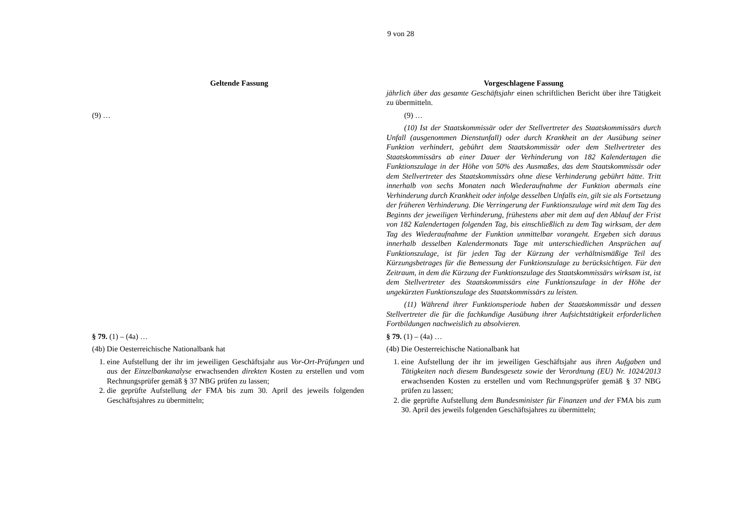9 von 28
| Geltende Fassung | Vorgeschlagene Fassung |
| --- | --- |
| | jährlich über das gesamte Geschäftsjahr einen schriftlichen Bericht über ihre Tätigkeit zu übermitteln. |
| (9) … | (9) … (10) Ist der Staatskommissär oder der Stellvertreter des Staatskommissärs durch Unfall (ausgenommen Dienstunfall) oder durch Krankheit an der Ausübung seiner Funktion verhindert, gebührt dem Staatskommissär oder dem Stellvertreter des Staatskommissärs ab einer Dauer der Verhinderung von 182 Kalendertagen die Funktionszulage in der Höhe von 50% des Ausmaßes, das dem Staatskommissär oder dem Stellvertreter des Staatskommissärs ohne diese Verhinderung gebührt hätte. Tritt innerhalb von sechs Monaten nach Wiederaufnahme der Funktion abermals eine Verhinderung durch Krankheit oder infolge desselben Unfalls ein, gilt sie als Fortsetzung der früheren Verhinderung. Die Verringerung der Funktionszulage wird mit dem Tag des Beginns der jeweiligen Verhinderung, frühestens aber mit dem auf den Ablauf der Frist von 182 Kalendertagen folgenden Tag, bis einschließlich zu dem Tag wirksam, der dem Tag des Wiederaufnahme der Funktion unmittelbar vorangeht. Ergeben sich daraus innerhalb desselben Kalendermonats Tage mit unterschiedlichen Ansprüchen auf Funktionszulage, ist für jeden Tag der Kürzung der verhältnismäßige Teil des Kürzungsbetrages für die Bemessung der Funktionszulage zu berücksichtigen. Für den Zeitraum, in dem die Kürzung der Funktionszulage des Staatskommissärs wirksam ist, ist dem Stellvertreter des Staatskommissärs eine Funktionszulage in der Höhe der ungekürzten Funktionszulage des Staatskommissärs zu leisten. (11) Während ihrer Funktionsperiode haben der Staatskommissär und dessen Stellvertreter die für die fachkundige Ausübung ihrer Aufsichtstätigkeit erforderlichen Fortbildungen nachweislich zu absolvieren. |
| § 79. (1) – (4a) … (4b) Die Oesterreichische Nationalbank hat 1. eine Aufstellung der ihr im jeweiligen Geschäftsjahr aus Vor-Ort-Prüfungen und aus der Einzelbankanalyse erwachsenden direkten Kosten zu erstellen und vom Rechnungsprüfer gemäß § 37 NBG prüfen zu lassen; 2. die geprüfte Aufstellung der FMA bis zum 30. April des jeweils folgenden Geschäftsjahres zu übermitteln; | § 79. (1) – (4a) … (4b) Die Oesterreichische Nationalbank hat 1. eine Aufstellung der ihr im jeweiligen Geschäftsjahr aus ihren Aufgaben und Tätigkeiten nach diesem Bundesgesetz sowie der Verordnung (EU) Nr. 1024/2013 erwachsenden Kosten zu erstellen und vom Rechnungsprüfer gemäß § 37 NBG prüfen zu lassen; 2. die geprüfte Aufstellung dem Bundesminister für Finanzen und der FMA bis zum 30. April des jeweils folgenden Geschäftsjahres zu übermitteln; |